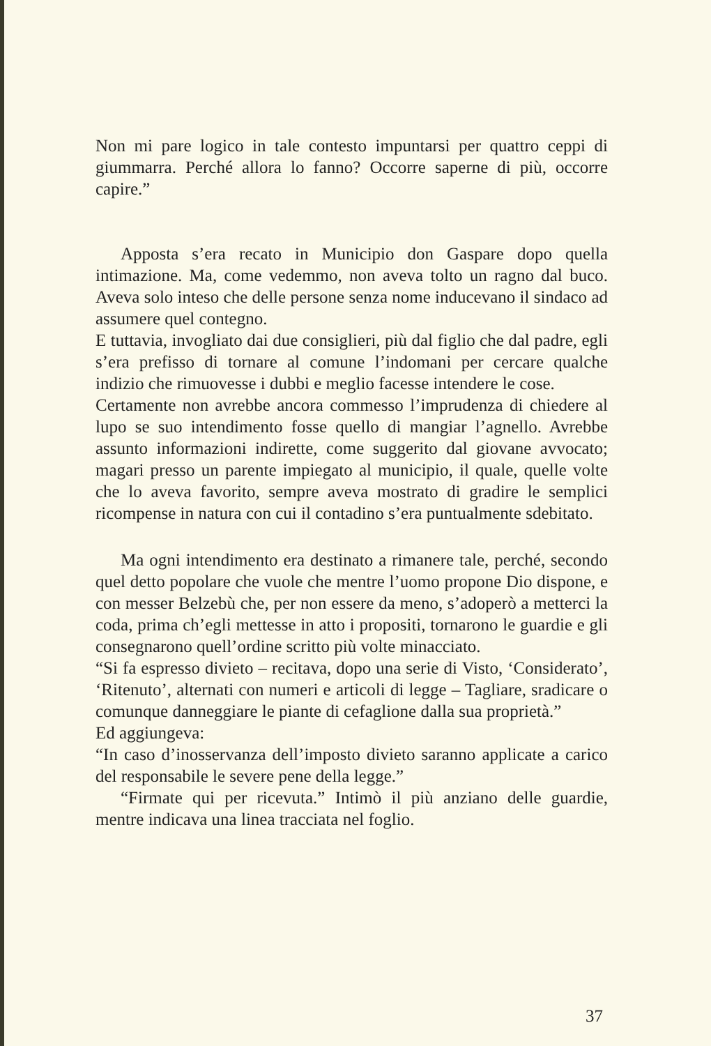Non mi pare logico in tale contesto impuntarsi per quattro ceppi di giummarra. Perché allora lo fanno? Occorre saperne di più, occorre capire.”
Apposta s’era recato in Municipio don Gaspare dopo quella intimazione. Ma, come vedemmo, non aveva tolto un ragno dal buco. Aveva solo inteso che delle persone senza nome inducevano il sindaco ad assumere quel contegno.
E tuttavia, invogliato dai due consiglieri, più dal figlio che dal padre, egli s’era prefisso di tornare al comune l’indomani per cercare qualche indizio che rimuovesse i dubbi e meglio facesse intendere le cose.
Certamente non avrebbe ancora commesso l’imprudenza di chiedere al lupo se suo intendimento fosse quello di mangiar l’agnello. Avrebbe assunto informazioni indirette, come suggerito dal giovane avvocato; magari presso un parente impiegato al municipio, il quale, quelle volte che lo aveva favorito, sempre aveva mostrato di gradire le semplici ricompense in natura con cui il contadino s’era puntualmente sdebitato.
Ma ogni intendimento era destinato a rimanere tale, perché, secondo quel detto popolare che vuole che mentre l’uomo propone Dio dispone, e con messer Belzebù che, per non essere da meno, s’adoperò a metterci la coda, prima ch’egli mettesse in atto i propositi, tornarono le guardie e gli consegnarono quell’ordine scritto più volte minacciato.
“Si fa espresso divieto – recitava, dopo una serie di Visto, ‘Considerato’, ‘Ritenuto’, alternati con numeri e articoli di legge – Tagliare, sradicare o comunque danneggiare le piante di cefaglione dalla sua proprietà.”
Ed aggiungeva:
“In caso d’inosservanza dell’imposto divieto saranno applicate a carico del responsabile le severe pene della legge.”
“Firmate qui per ricevuta.” Intimò il più anziano delle guardie, mentre indicava una linea tracciata nel foglio.
37